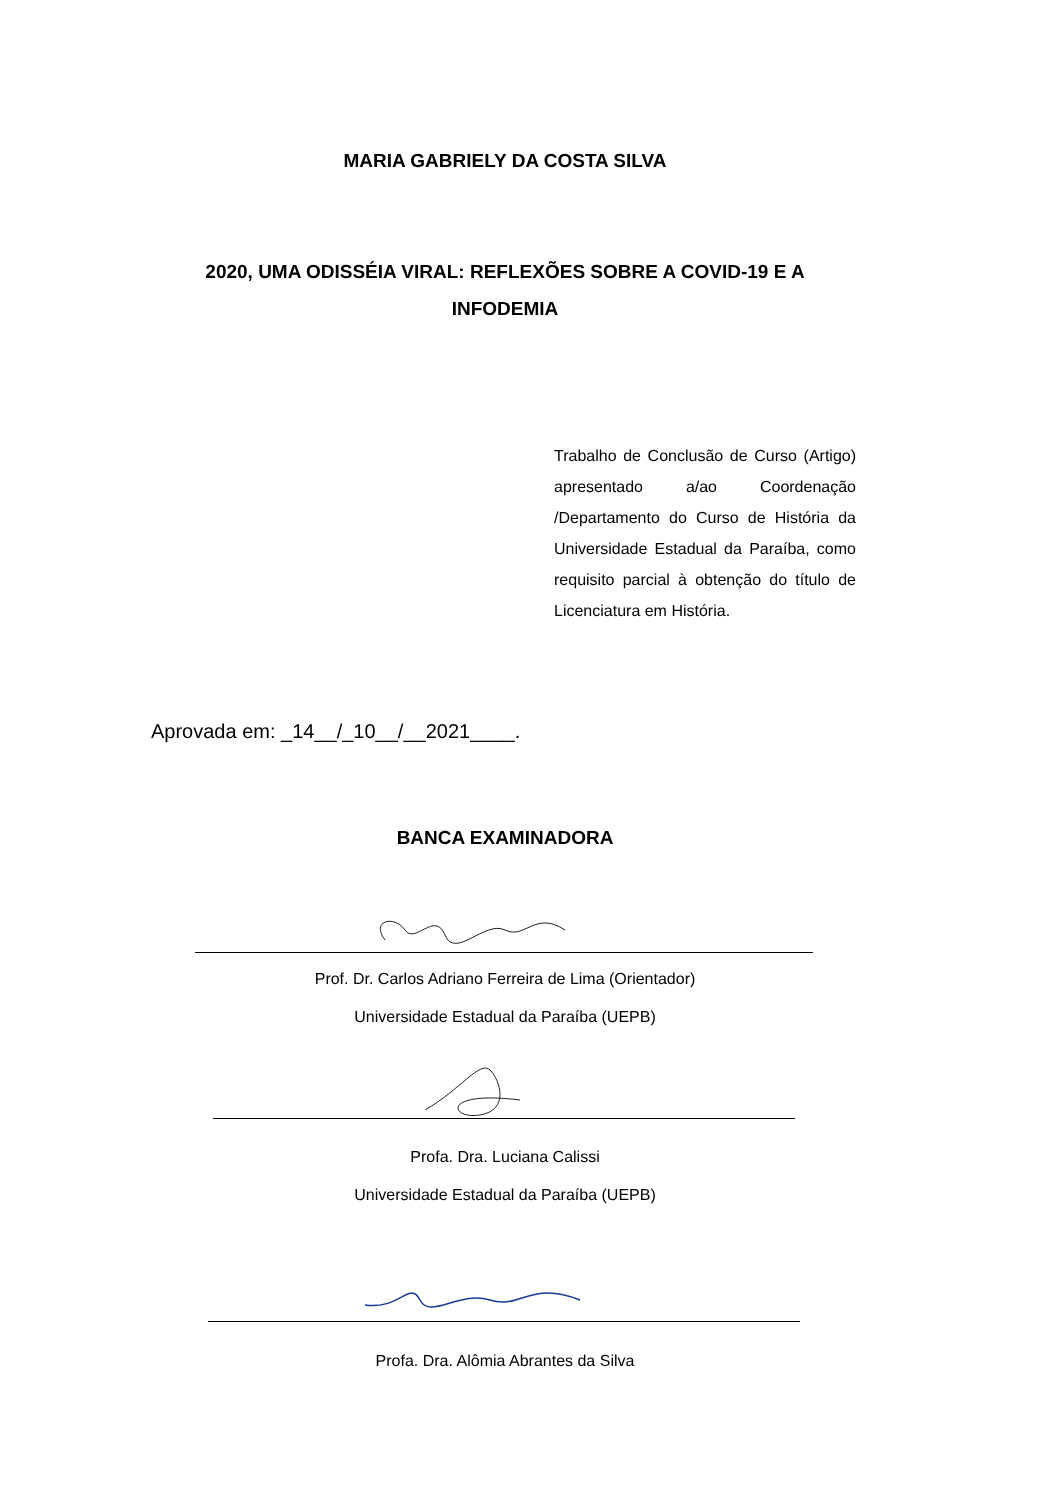MARIA GABRIELY DA COSTA SILVA
2020, UMA ODISSÉIA VIRAL: REFLEXÕES SOBRE A COVID-19 E A INFODEMIA
Trabalho de Conclusão de Curso (Artigo) apresentado a/ao Coordenação /Departamento do Curso de História da Universidade Estadual da Paraíba, como requisito parcial à obtenção do título de Licenciatura em História.
Aprovada em: _14__/_10__/__2021____.
BANCA EXAMINADORA
Prof. Dr. Carlos Adriano Ferreira de Lima (Orientador)
Universidade Estadual da Paraíba (UEPB)
Profa. Dra. Luciana Calissi
Universidade Estadual da Paraíba (UEPB)
Profa. Dra. Alômia Abrantes da Silva